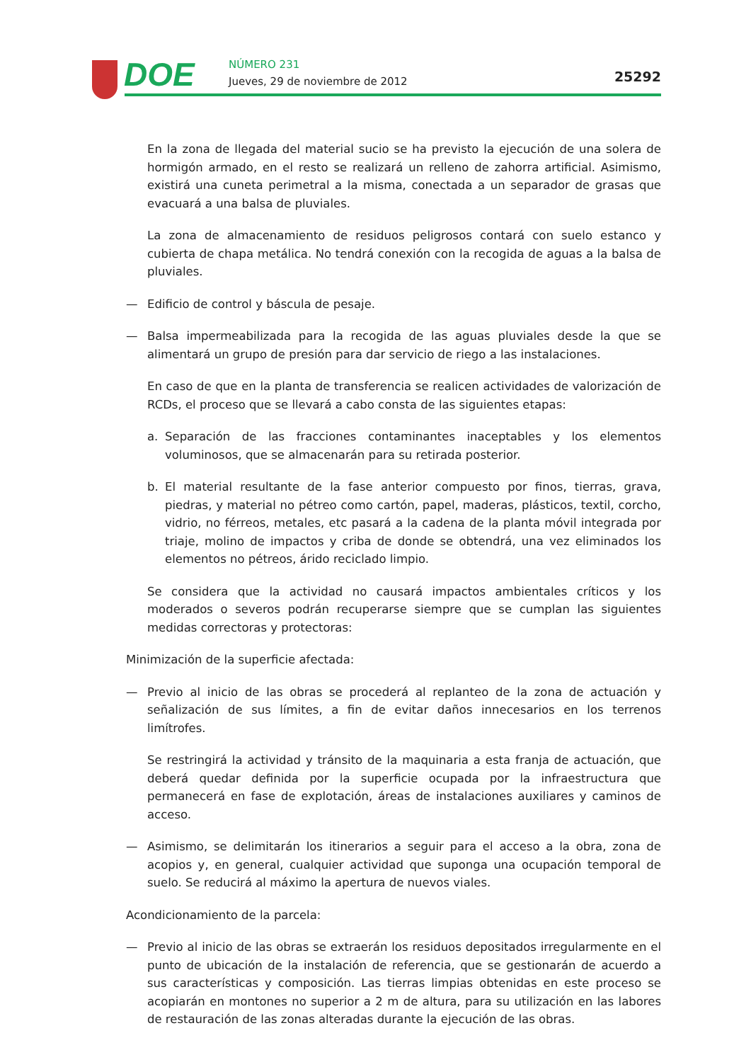DOE NÚMERO 231
Jueves, 29 de noviembre de 2012
25292
En la zona de llegada del material sucio se ha previsto la ejecución de una solera de hormigón armado, en el resto se realizará un relleno de zahorra artificial. Asimismo, existirá una cuneta perimetral a la misma, conectada a un separador de grasas que evacuará a una balsa de pluviales.
La zona de almacenamiento de residuos peligrosos contará con suelo estanco y cubierta de chapa metálica. No tendrá conexión con la recogida de aguas a la balsa de pluviales.
— Edificio de control y báscula de pesaje.
— Balsa impermeabilizada para la recogida de las aguas pluviales desde la que se alimentará un grupo de presión para dar servicio de riego a las instalaciones.
En caso de que en la planta de transferencia se realicen actividades de valorización de RCDs, el proceso que se llevará a cabo consta de las siguientes etapas:
a. Separación de las fracciones contaminantes inaceptables y los elementos voluminosos, que se almacenarán para su retirada posterior.
b. El material resultante de la fase anterior compuesto por finos, tierras, grava, piedras, y material no pétreo como cartón, papel, maderas, plásticos, textil, corcho, vidrio, no férreos, metales, etc pasará a la cadena de la planta móvil integrada por triaje, molino de impactos y criba de donde se obtendrá, una vez eliminados los elementos no pétreos, árido reciclado limpio.
Se considera que la actividad no causará impactos ambientales críticos y los moderados o severos podrán recuperarse siempre que se cumplan las siguientes medidas correctoras y protectoras:
Minimización de la superficie afectada:
— Previo al inicio de las obras se procederá al replanteo de la zona de actuación y señalización de sus límites, a fin de evitar daños innecesarios en los terrenos limítrofes.
Se restringirá la actividad y tránsito de la maquinaria a esta franja de actuación, que deberá quedar definida por la superficie ocupada por la infraestructura que permanecerá en fase de explotación, áreas de instalaciones auxiliares y caminos de acceso.
— Asimismo, se delimitarán los itinerarios a seguir para el acceso a la obra, zona de acopios y, en general, cualquier actividad que suponga una ocupación temporal de suelo. Se reducirá al máximo la apertura de nuevos viales.
Acondicionamiento de la parcela:
— Previo al inicio de las obras se extraerán los residuos depositados irregularmente en el punto de ubicación de la instalación de referencia, que se gestionarán de acuerdo a sus características y composición. Las tierras limpias obtenidas en este proceso se acopiarán en montones no superior a 2 m de altura, para su utilización en las labores de restauración de las zonas alteradas durante la ejecución de las obras.